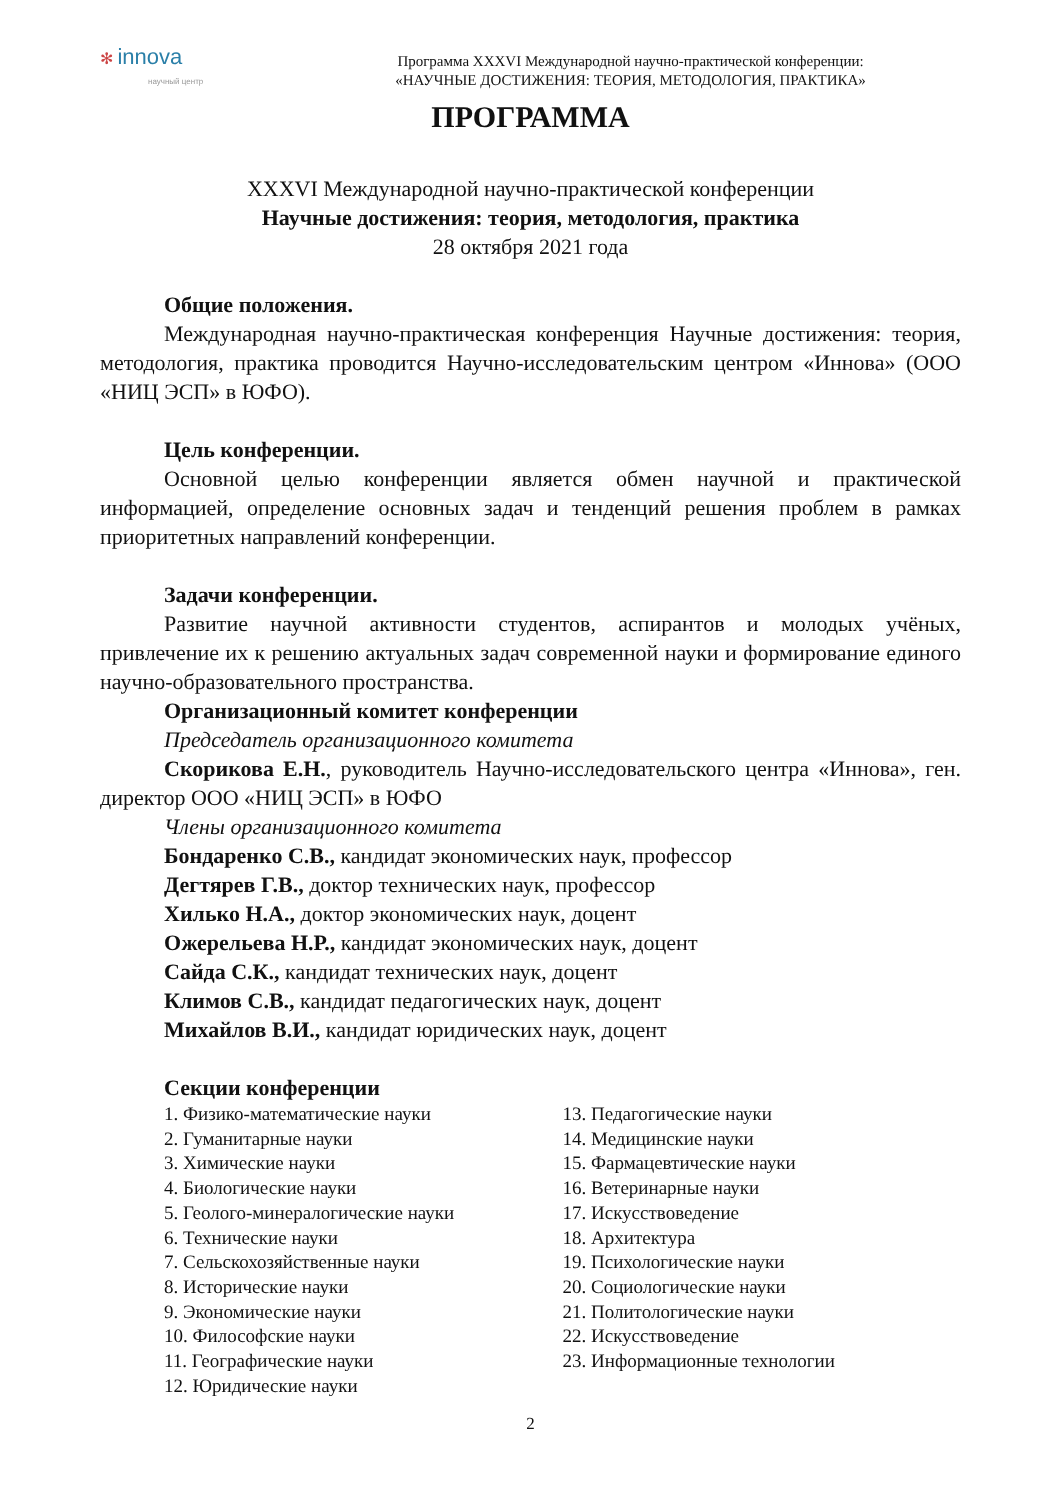✻ innova
научный центр
Программа XXXVI Международной научно-практической конференции:
«НАУЧНЫЕ ДОСТИЖЕНИЯ: ТЕОРИЯ, МЕТОДОЛОГИЯ, ПРАКТИКА»
ПРОГРАММА
XXXVI Международной научно-практической конференции
Научные достижения: теория, методология, практика
28 октября 2021 года
Общие положения.
Международная научно-практическая конференция Научные достижения: теория, методология, практика проводится Научно-исследовательским центром «Иннова» (ООО «НИЦ ЭСП» в ЮФО).
Цель конференции.
Основной целью конференции является обмен научной и практической информацией, определение основных задач и тенденций решения проблем в рамках приоритетных направлений конференции.
Задачи конференции.
Развитие научной активности студентов, аспирантов и молодых учёных, привлечение их к решению актуальных задач современной науки и формирование единого научно-образовательного пространства.
Организационный комитет конференции
Председатель организационного комитета
Скорикова Е.Н., руководитель Научно-исследовательского центра «Иннова», ген. директор ООО «НИЦ ЭСП» в ЮФО
Члены организационного комитета
Бондаренко С.В., кандидат экономических наук, профессор
Дегтярев Г.В., доктор технических наук, профессор
Хилько Н.А., доктор экономических наук, доцент
Ожерельева Н.Р., кандидат экономических наук, доцент
Сайда С.К., кандидат технических наук, доцент
Климов С.В., кандидат педагогических наук, доцент
Михайлов В.И., кандидат юридических наук, доцент
Секции конференции
1. Физико-математические науки
2. Гуманитарные науки
3. Химические науки
4. Биологические науки
5. Геолого-минералогические науки
6. Технические науки
7. Сельскохозяйственные науки
8. Исторические науки
9. Экономические науки
10. Философские науки
11. Географические науки
12. Юридические науки
13. Педагогические науки
14. Медицинские науки
15. Фармацевтические науки
16. Ветеринарные науки
17. Искусствоведение
18. Архитектура
19. Психологические науки
20. Социологические науки
21. Политологические науки
22. Искусствоведение
23. Информационные технологии
2